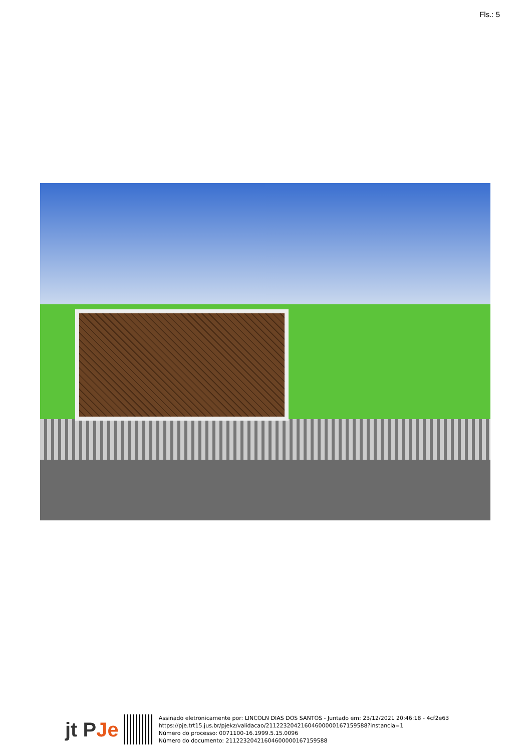Fls.: 5
jt PJe
Assinado eletronicamente por: LINCOLN DIAS DOS SANTOS - Juntado em: 23/12/2021 20:46:18 - 4cf2e63
https://pje.trt15.jus.br/pjekz/validacao/21122320421604600000167159588?instancia=1
Número do processo: 0071100-16.1999.5.15.0096
Número do documento: 21122320421604600000167159588